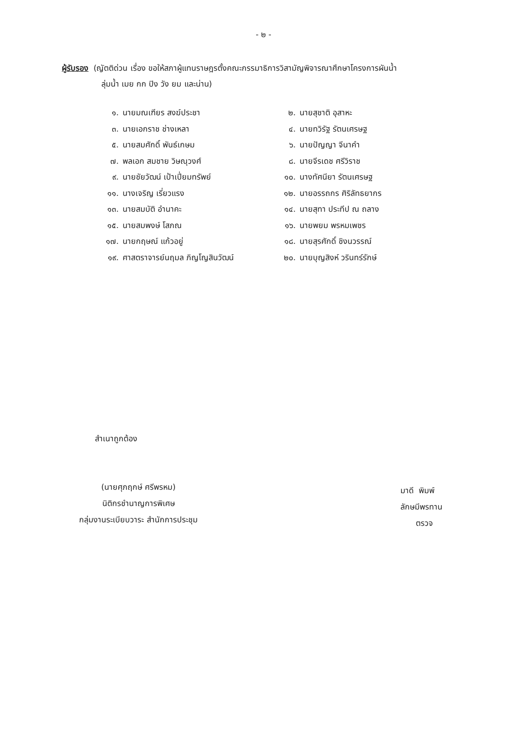- ๒ -
ผู้รับรอง (ญัตติด่วน เรื่อง ขอให้สภาผู้แทนราษฎรตั้งคณะกรรมาธิการวิสามัญพิจารณาศึกษาโครงการผันน้ำ
ลุ่มน้ำ เมย กก ปิง วัง ยม และน่าน)
| ๑. | นายมณเฑียร สงฆ์ประชา | ๒. | นายสุชาติ อุสาหะ |
| ๓. | นายเอกราช ช่างเหลา | ๔. | นายทวิรัฐ รัตนเศรษฐ |
| ๕. | นายสมศักดิ์ พันธ์เกษม | ๖. | นายปัญญา จีนาคำ |
| ๗. | พลเอก สมชาย วิษณุวงศ์ | ๘. | นายจีรเดช ศรีวิราช |
| ๙. | นายชัยวัฒน์ เป้าเปี่ยมทรัพย์ | ๑๐. | นางทัศนียา รัตนเศรษฐ |
| ๑๑. | นางเจริญ เรี่ยวแรง | ๑๒. | นายอรรถกร ศิริลัทธยากร |
| ๑๓. | นายสมบัติ อำนาคะ | ๑๔. | นายสุทา ประทีป ณ ถลาง |
| ๑๕. | นายสมพงษ์ โสภณ | ๑๖. | นายพยม พรหมเพชร |
| ๑๗. | นายกฤษณ์ แก้วอยู่ | ๑๘. | นายสุรศักดิ์ ชิงนวรรณ์ |
| ๑๙. | ศาสตราจารย์นฤมล ภิญโญสินวัฒน์ | ๒๐. | นายบุญสิงห์ วรินทร์รักษ์ |
สำเนาถูกต้อง
(นายศุภฤกษ์ ศรีพรหม)
นิติกรชำนาญการพิเศษ
กลุ่มงานระเบียบวาระ สำนักการประชุม
มาดี พิมพ์
ลักษมีพรทาน
ตรวจ